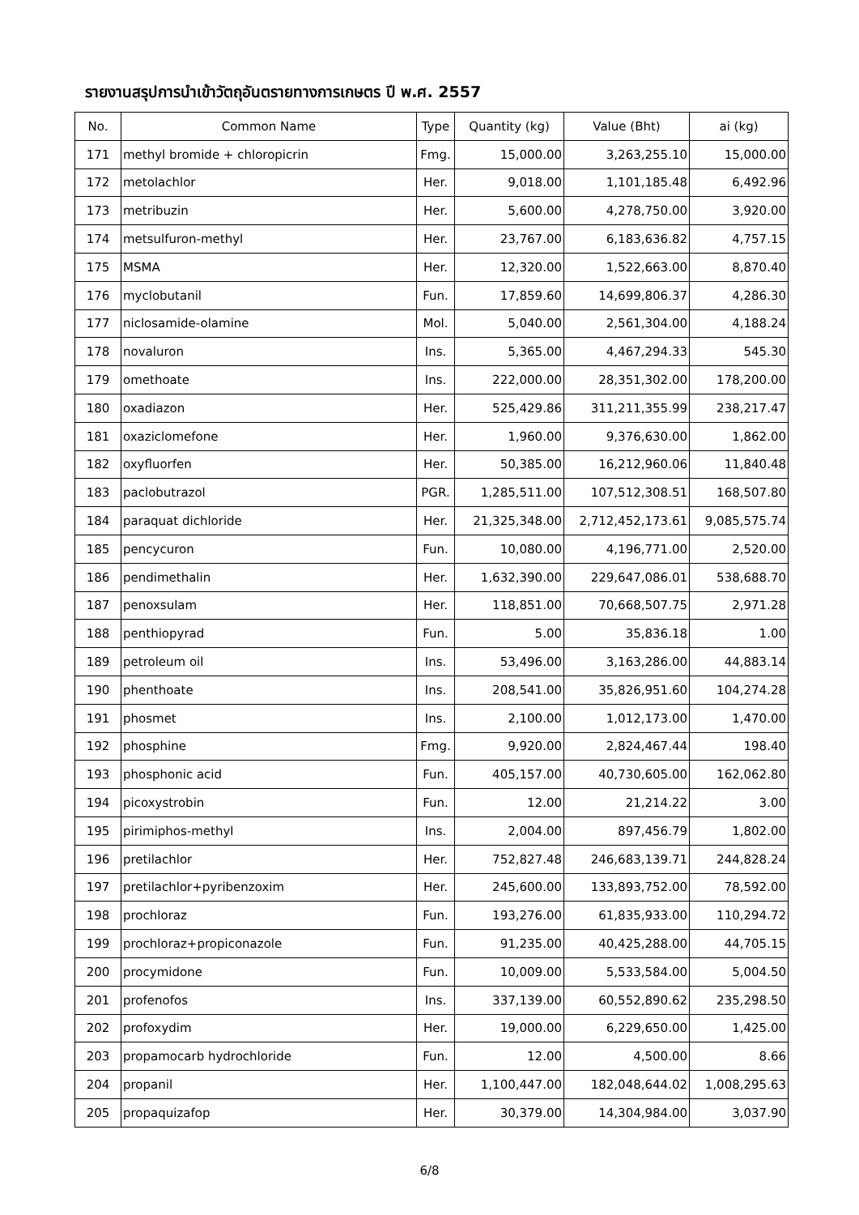รายงานสรุปการนำเข้าวัตถุอันตรายทางการเกษตร ปี พ.ศ. 2557
| No. | Common Name | Type | Quantity (kg) | Value (Bht) | ai (kg) |
| --- | --- | --- | --- | --- | --- |
| 171 | methyl bromide + chloropicrin | Fmg. | 15,000.00 | 3,263,255.10 | 15,000.00 |
| 172 | metolachlor | Her. | 9,018.00 | 1,101,185.48 | 6,492.96 |
| 173 | metribuzin | Her. | 5,600.00 | 4,278,750.00 | 3,920.00 |
| 174 | metsulfuron-methyl | Her. | 23,767.00 | 6,183,636.82 | 4,757.15 |
| 175 | MSMA | Her. | 12,320.00 | 1,522,663.00 | 8,870.40 |
| 176 | myclobutanil | Fun. | 17,859.60 | 14,699,806.37 | 4,286.30 |
| 177 | niclosamide-olamine | Mol. | 5,040.00 | 2,561,304.00 | 4,188.24 |
| 178 | novaluron | Ins. | 5,365.00 | 4,467,294.33 | 545.30 |
| 179 | omethoate | Ins. | 222,000.00 | 28,351,302.00 | 178,200.00 |
| 180 | oxadiazon | Her. | 525,429.86 | 311,211,355.99 | 238,217.47 |
| 181 | oxaziclomefone | Her. | 1,960.00 | 9,376,630.00 | 1,862.00 |
| 182 | oxyfluorfen | Her. | 50,385.00 | 16,212,960.06 | 11,840.48 |
| 183 | paclobutrazol | PGR. | 1,285,511.00 | 107,512,308.51 | 168,507.80 |
| 184 | paraquat dichloride | Her. | 21,325,348.00 | 2,712,452,173.61 | 9,085,575.74 |
| 185 | pencycuron | Fun. | 10,080.00 | 4,196,771.00 | 2,520.00 |
| 186 | pendimethalin | Her. | 1,632,390.00 | 229,647,086.01 | 538,688.70 |
| 187 | penoxsulam | Her. | 118,851.00 | 70,668,507.75 | 2,971.28 |
| 188 | penthiopyrad | Fun. | 5.00 | 35,836.18 | 1.00 |
| 189 | petroleum oil | Ins. | 53,496.00 | 3,163,286.00 | 44,883.14 |
| 190 | phenthoate | Ins. | 208,541.00 | 35,826,951.60 | 104,274.28 |
| 191 | phosmet | Ins. | 2,100.00 | 1,012,173.00 | 1,470.00 |
| 192 | phosphine | Fmg. | 9,920.00 | 2,824,467.44 | 198.40 |
| 193 | phosphonic acid | Fun. | 405,157.00 | 40,730,605.00 | 162,062.80 |
| 194 | picoxystrobin | Fun. | 12.00 | 21,214.22 | 3.00 |
| 195 | pirimiphos-methyl | Ins. | 2,004.00 | 897,456.79 | 1,802.00 |
| 196 | pretilachlor | Her. | 752,827.48 | 246,683,139.71 | 244,828.24 |
| 197 | pretilachlor+pyribenzoxim | Her. | 245,600.00 | 133,893,752.00 | 78,592.00 |
| 198 | prochloraz | Fun. | 193,276.00 | 61,835,933.00 | 110,294.72 |
| 199 | prochloraz+propiconazole | Fun. | 91,235.00 | 40,425,288.00 | 44,705.15 |
| 200 | procymidone | Fun. | 10,009.00 | 5,533,584.00 | 5,004.50 |
| 201 | profenofos | Ins. | 337,139.00 | 60,552,890.62 | 235,298.50 |
| 202 | profoxydim | Her. | 19,000.00 | 6,229,650.00 | 1,425.00 |
| 203 | propamocarb hydrochloride | Fun. | 12.00 | 4,500.00 | 8.66 |
| 204 | propanil | Her. | 1,100,447.00 | 182,048,644.02 | 1,008,295.63 |
| 205 | propaquizafop | Her. | 30,379.00 | 14,304,984.00 | 3,037.90 |
6/8